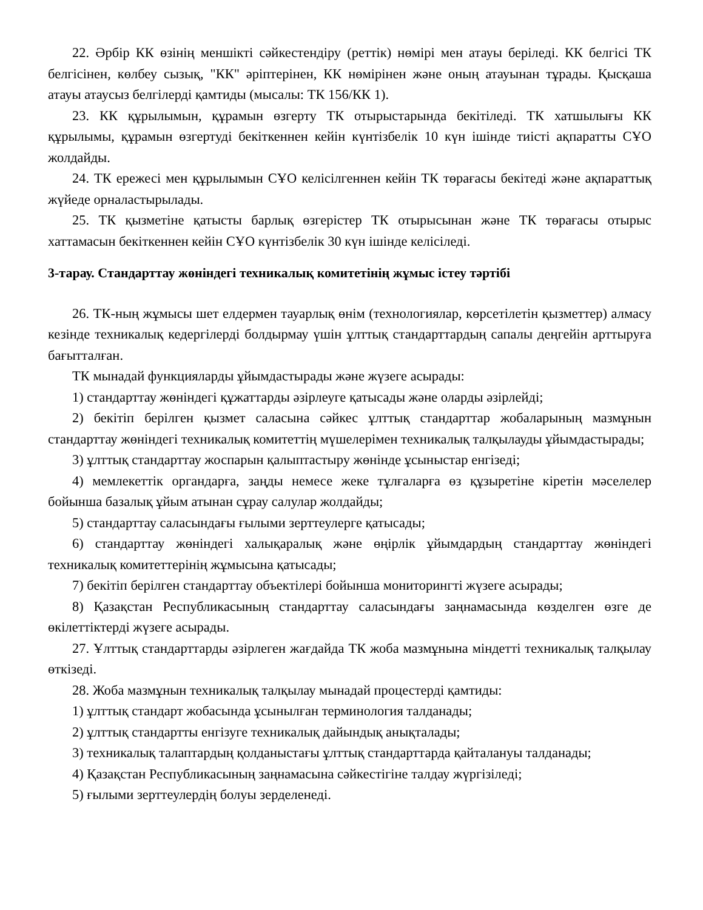22. Әрбір КК өзінің меншікті сәйкестендіру (реттік) нөмірі мен атауы беріледі. КК белгісі ТК белгісінен, көлбеу сызық, "КК" әріптерінен, КК нөмірінен және оның атауынан тұрады. Қысқаша атауы атаусыз белгілерді қамтиды (мысалы: ТК 156/КК 1).
23. КК құрылымын, құрамын өзгерту ТК отырыстарында бекітіледі. ТК хатшылығы КК құрылымы, құрамын өзгертуді бекіткеннен кейін күнтізбелік 10 күн ішінде тиісті ақпаратты СҰО жолдайды.
24. ТК ережесі мен құрылымын СҰО келісілгеннен кейін ТК төрағасы бекітеді және ақпараттық жүйеде орналастырылады.
25. ТК қызметіне қатысты барлық өзгерістер ТК отырысынан және ТК төрағасы отырыс хаттамасын бекіткеннен кейін СҰО күнтізбелік 30 күн ішінде келісіледі.
3-тарау. Стандарттау жөніндегі техникалық комитетінің жұмыс істеу тәртібі
26. ТК-ның жұмысы шет елдермен тауарлық өнім (технологиялар, көрсетілетін қызметтер) алмасу кезінде техникалық кедергілерді болдырмау үшін ұлттық стандарттардың сапалы деңгейін арттыруға бағытталған.
ТК мынадай функцияларды ұйымдастырады және жүзеге асырады:
1) стандарттау жөніндегі құжаттарды әзірлеуге қатысады және оларды әзірлейді;
2) бекітіп берілген қызмет саласына сәйкес ұлттық стандарттар жобаларының мазмұнын стандарттау жөніндегі техникалық комитеттің мүшелерімен техникалық талқылауды ұйымдастырады;
3) ұлттық стандарттау жоспарын қалыптастыру жөнінде ұсыныстар енгізеді;
4) мемлекеттік органдарға, заңды немесе жеке тұлғаларға өз құзыретіне кіретін мәселелер бойынша базалық ұйым атынан сұрау салулар жолдайды;
5) стандарттау саласындағы ғылыми зерттеулерге қатысады;
6) стандарттау жөніндегі халықаралық және өңірлік ұйымдардың стандарттау жөніндегі техникалық комитеттерінің жұмысына қатысады;
7) бекітіп берілген стандарттау объектілері бойынша мониторингті жүзеге асырады;
8) Қазақстан Республикасының стандарттау саласындағы заңнамасында көзделген өзге де өкілеттіктерді жүзеге асырады.
27. Ұлттық стандарттарды әзірлеген жағдайда ТК жоба мазмұнына міндетті техникалық талқылау өткізеді.
28. Жоба мазмұнын техникалық талқылау мынадай процестерді қамтиды:
1) ұлттық стандарт жобасында ұсынылған терминология талданады;
2) ұлттық стандартты енгізуге техникалық дайындық анықталады;
3) техникалық талаптардың қолданыстағы ұлттық стандарттарда қайталануы талданады;
4) Қазақстан Республикасының заңнамасына сәйкестігіне талдау жүргізіледі;
5) ғылыми зерттеулердің болуы зерделенеді.